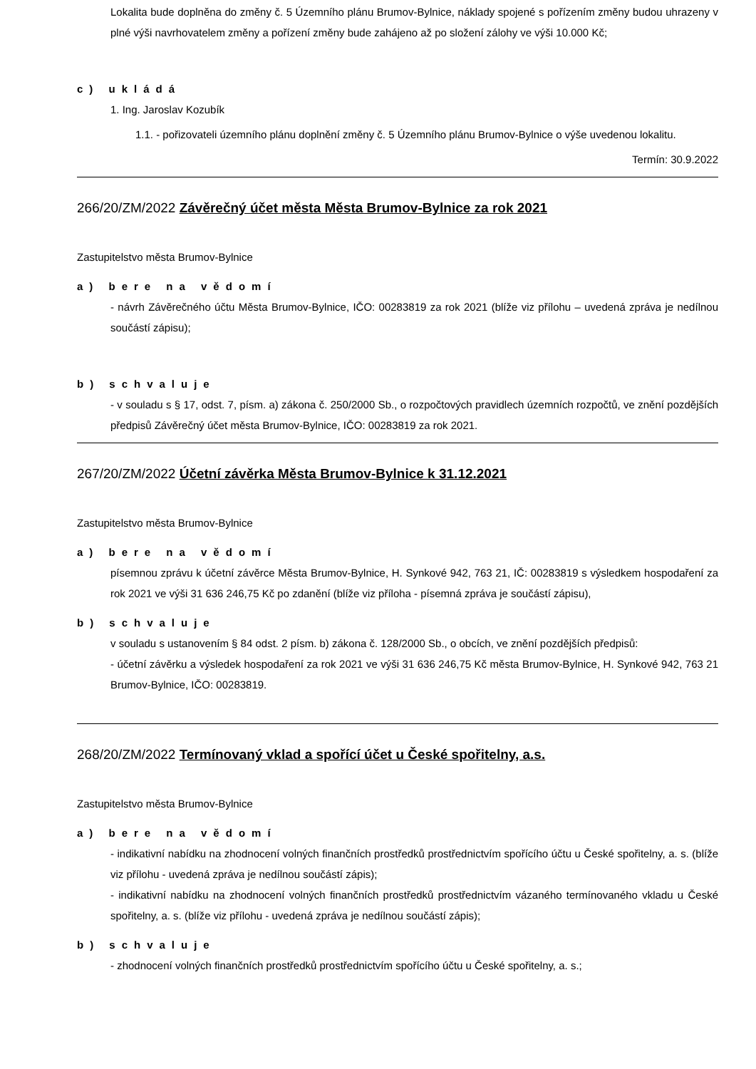Lokalita bude doplněna do změny č. 5 Územního plánu Brumov-Bylnice, náklady spojené s pořízením změny budou uhrazeny v plné výši navrhovatelem změny a pořízení změny bude zahájeno až po složení zálohy ve výši 10.000 Kč;
c) ukládá
1. Ing. Jaroslav Kozubík
1.1. - pořizovateli územního plánu doplnění změny č. 5 Územního plánu Brumov-Bylnice o výše uvedenou lokalitu.
Termín: 30.9.2022
266/20/ZM/2022 Závěrečný účet města Města Brumov-Bylnice za rok 2021
Zastupitelstvo města Brumov-Bylnice
a) bere na vědomí
- návrh Závěrečného účtu Města Brumov-Bylnice, IČO: 00283819 za rok 2021 (blíže viz přílohu – uvedená zpráva je nedílnou součástí zápisu);
b) schvaluje
- v souladu s § 17, odst. 7, písm. a) zákona č. 250/2000 Sb., o rozpočtových pravidlech územních rozpočtů, ve znění pozdějších předpisů Závěrečný účet města Brumov-Bylnice, IČO: 00283819 za rok 2021.
267/20/ZM/2022 Účetní závěrka Města Brumov-Bylnice k 31.12.2021
Zastupitelstvo města Brumov-Bylnice
a) bere na vědomí
písemnou zprávu k účetní závěrce Města Brumov-Bylnice, H. Synkové 942, 763 21, IČ: 00283819 s výsledkem hospodaření za rok 2021 ve výši 31 636 246,75 Kč po zdanění (blíže viz příloha - písemná zpráva je součástí zápisu),
b) schvaluje
v souladu s ustanovením § 84 odst. 2 písm. b) zákona č. 128/2000 Sb., o obcích, ve znění pozdějších předpisů:
- účetní závěrku a výsledek hospodaření za rok 2021 ve výši 31 636 246,75 Kč města Brumov-Bylnice, H. Synkové 942, 763 21 Brumov-Bylnice, IČO: 00283819.
268/20/ZM/2022 Termínovaný vklad a spořící účet u České spořitelny, a.s.
Zastupitelstvo města Brumov-Bylnice
a) bere na vědomí
- indikativní nabídku na zhodnocení volných finančních prostředků prostřednictvím spořícího účtu u České spořitelny, a. s. (blíže viz přílohu - uvedená zpráva je nedílnou součástí zápis);
- indikativní nabídku na zhodnocení volných finančních prostředků prostřednictvím vázaného termínovaného vkladu u České spořitelny, a. s. (blíže viz přílohu - uvedená zpráva je nedílnou součástí zápis);
b) schvaluje
- zhodnocení volných finančních prostředků prostřednictvím spořícího účtu u České spořitelny, a. s.;